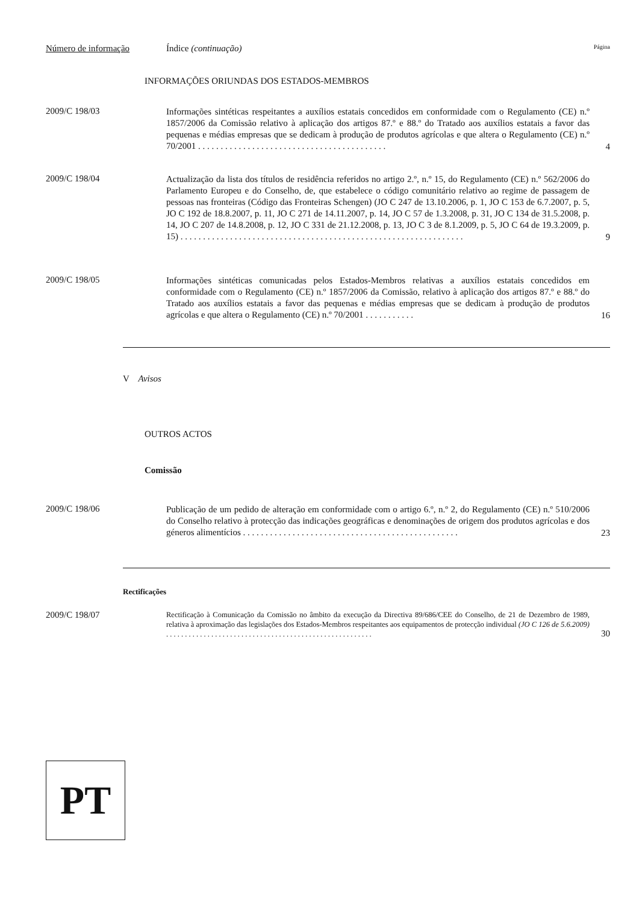Número de informação Índice (continuação) Página
INFORMAÇÕES ORIUNDAS DOS ESTADOS-MEMBROS
2009/C 198/03
Informações sintéticas respeitantes a auxílios estatais concedidos em conformidade com o Regulamento (CE) n.º 1857/2006 da Comissão relativo à aplicação dos artigos 87.º e 88.º do Tratado aos auxílios estatais a favor das pequenas e médias empresas que se dedicam à produção de produtos agrícolas e que altera o Regulamento (CE) n.º 70/2001 . . . . . . . . . . . . . . . . . . . . . . . . . . . . . . . . . . . . . . . . . .
4
2009/C 198/04
Actualização da lista dos títulos de residência referidos no artigo 2.º, n.º 15, do Regulamento (CE) n.º 562/2006 do Parlamento Europeu e do Conselho, de, que estabelece o código comunitário relativo ao regime de passagem de pessoas nas fronteiras (Código das Fronteiras Schengen) (JO C 247 de 13.10.2006, p. 1, JO C 153 de 6.7.2007, p. 5, JO C 192 de 18.8.2007, p. 11, JO C 271 de 14.11.2007, p. 14, JO C 57 de 1.3.2008, p. 31, JO C 134 de 31.5.2008, p. 14, JO C 207 de 14.8.2008, p. 12, JO C 331 de 21.12.2008, p. 13, JO C 3 de 8.1.2009, p. 5, JO C 64 de 19.3.2009, p. 15) . . . . . . . . . . . . . . . . . . . . . . . . . . . . . . . . . . . . . . . . . . . . . . . . . . . . . . . . . . . . . . .
9
2009/C 198/05
Informações sintéticas comunicadas pelos Estados-Membros relativas a auxílios estatais concedidos em conformidade com o Regulamento (CE) n.º 1857/2006 da Comissão, relativo à aplicação dos artigos 87.º e 88.º do Tratado aos auxílios estatais a favor das pequenas e médias empresas que se dedicam à produção de produtos agrícolas e que altera o Regulamento (CE) n.º 70/2001 . . . . . . . . . . .
16
V Avisos
OUTROS ACTOS
Comissão
2009/C 198/06
Publicação de um pedido de alteração em conformidade com o artigo 6.º, n.º 2, do Regulamento (CE) n.º 510/2006 do Conselho relativo à protecção das indicações geográficas e denominações de origem dos produtos agrícolas e dos géneros alimentícios . . . . . . . . . . . . . . . . . . . . . . . . . . . . . . . . . . . . . . . . . . . . . . . .
23
Rectificações
2009/C 198/07
Rectificação à Comunicação da Comissão no âmbito da execução da Directiva 89/686/CEE do Conselho, de 21 de Dezembro de 1989, relativa à aproximação das legislações dos Estados-Membros respeitantes aos equipamentos de protecção individual (JO C 126 de 5.6.2009) . . . . . . . . . . . . . . . . . . . . . . . . . . . . . . . . . . . . . . . . . . . . . . . . . . . . . . .
30
PT